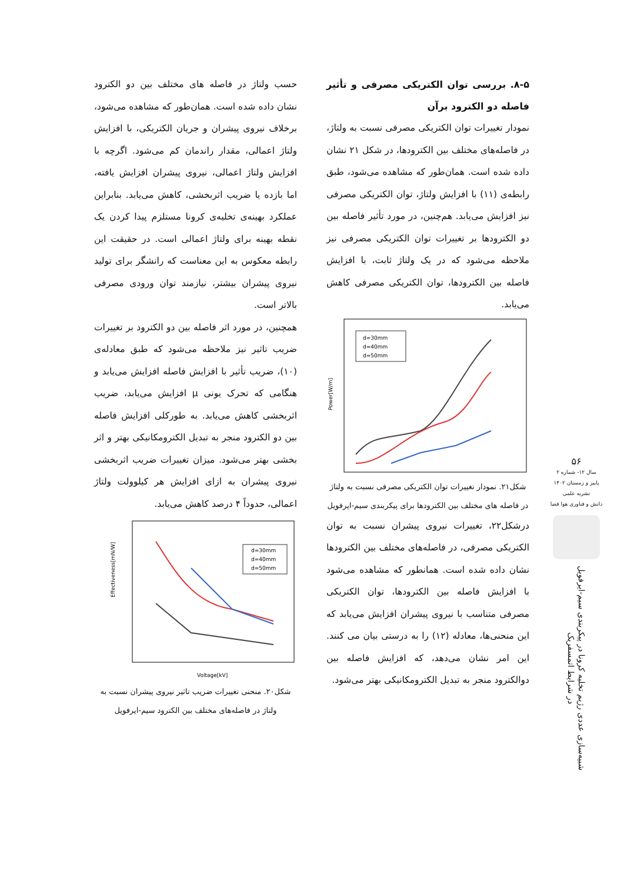حسب ولتاژ در فاصله های مختلف بین دو الکترود نشان داده شده است. همان‌طور که مشاهده می‌شود، برخلاف نیروی پیشران و جریان الکتریکی، با افزایش ولتاژ اعمالی، مقدار راندمان کم می‌شود. اگرچه با افزایش ولتاژ اعمالی، نیروی پیشران افزایش یافته، اما بازده یا ضریب اثربخشی، کاهش می‌یابد. بنابراین عملکرد بهینه‌ی تخلیه‌ی کرونا مستلزم پیدا کردن یک نقطه بهینه برای ولتاژ اعمالی است. در حقیقت این رابطه معکوس به این معناست که رانشگر برای تولید نیروی پیشران بیشتر، نیازمند توان ورودی مصرفی بالاتر است.
همچنین، در مورد اثر فاصله بین دو الکترود بر تغییرات ضریب تاثیر نیز ملاحظه می‌شود که طبق معادله‌ی (۱۰)، ضریب تأثیر با افزایش فاصله افزایش می‌یابد و هنگامی که تحرک یونی μ افزایش می‌یابد، ضریب اثربخشی کاهش می‌یابد. به طورکلی افزایش فاصله بین دو الکترود منجر به تبدیل الکترومکانیکی بهتر و اثر بخشی بهتر می‌شود. میزان تغییرات ضریب اثربخشی نیروی پیشران به ازای افزایش هر کیلوولت ولتاژ اعمالی، حدوداً ۴ درصد کاهش می‌یابد.
Effectiveness[mN/W]
Voltage[kV]
d=30mm
d=40mm
d=50mm
شکل۲۰. منحنی تغییرات ضریب تاثیر نیروی پیشران نسبت به ولتاژ در فاصله‌های مختلف بین الکترود سیم-ایرفویل
۸-۵. بررسی توان الکتریکی مصرفی و تأثیر فاصله دو الکترود برآن
نمودار تغییرات توان الکتریکی مصرفی نسبت به ولتاژ، در فاصله‌های مختلف بین الکترودها، در شکل ۲۱ نشان داده شده است. همان‌طور که مشاهده می‌شود، طبق رابطه‌ی (۱۱) با افزایش ولتاژ، توان الکتریکی مصرفی نیز افزایش می‌یابد. هم‌چنین، در مورد تأثیر فاصله بین دو الکترودها بر تغییرات توان الکتریکی مصرفی نیز ملاحظه می‌شود که در یک ولتاژ ثابت، با افزایش فاصله بین الکترودها، توان الکتریکی مصرفی کاهش می‌یابد.
Power[W/m]
d=30mm
d=40mm
d=50mm
شکل۲۱. نمودار تغییرات توان الکتریکی مصرفی نسبت به ولتاژ در فاصله های مختلف بین الکترودها برای پیکربندی سیم-ایرفویل
درشکل۲۲، تغییرات نیروی پیشران نسبت به توان الکتریکی مصرفی، در فاصله‌های مختلف بین الکترودها نشان داده شده است. همانطور که مشاهده می‌شود با افزایش فاصله بین الکترودها، توان الکتریکی مصرفی متناسب با نیروی پیشران افزایش می‌یابد که این منحنی‌ها، معادله (۱۲) را به درستی بیان می کنند. این امر نشان می‌دهد، که افزایش فاصله بین دوالکترود منجر به تبدیل الکترومکانیکی بهتر می‌شود.
۵۶
سال ۱۲- شماره ۲
پاییز و زمستان ۱۴۰۲
نشریه علمی
دانش و فناوری هوا فضا
شبیه‌سازی عددی رژیم تخلیه کرونا در پیکربندی سیم-ایرفویل در شرایط اتمسفریک